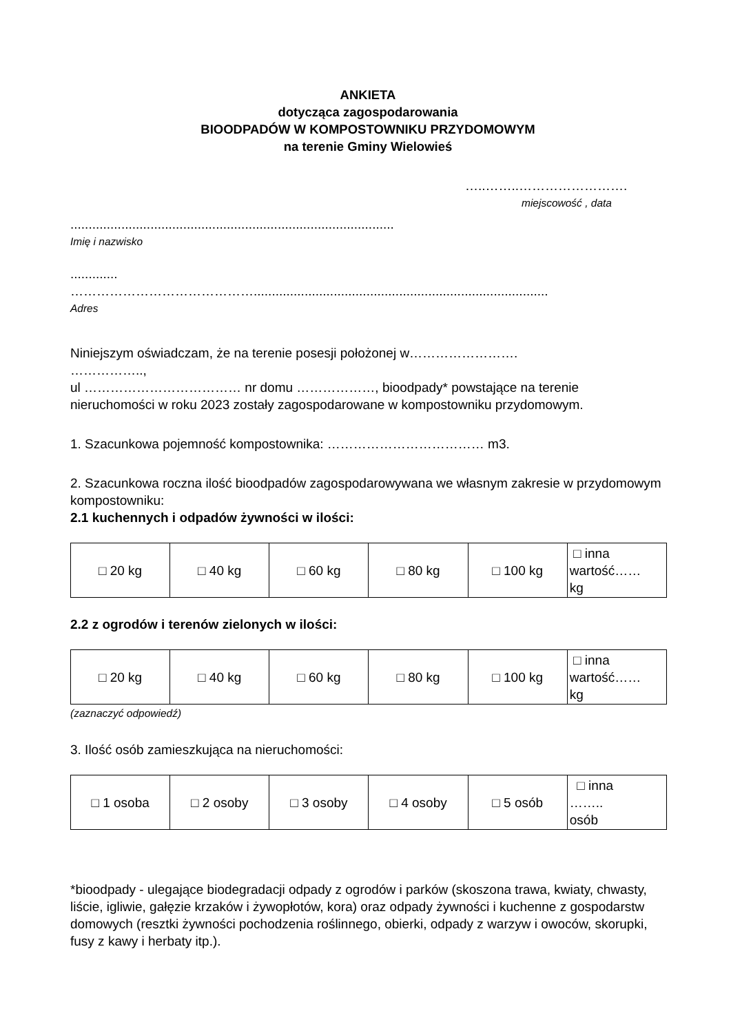ANKIETA
dotycząca zagospodarowania
BIOODPADÓW W KOMPOSTOWNIKU PRZYDOMOWYM
na terenie Gminy Wielowieś
…..……..…………………….
miejscowość , data
.........................................................................................
Imię i nazwisko
.............
…………………………………….................................................................................
Adres
Niniejszym oświadczam, że na terenie posesji położonej w…………………….
……………..,
ul ……………………………… nr domu ………………, bioodpady* powstające na terenie nieruchomości w roku 2023 zostały zagospodarowane w kompostowniku przydomowym.
1. Szacunkowa pojemność kompostownika: ……………………………… m3.
2. Szacunkowa roczna ilość bioodpadów zagospodarowywana we własnym zakresie w przydomowym kompostowniku:
2.1 kuchennych i odpadów żywności w ilości:
| □ 20 kg | □ 40 kg | □ 60 kg | □ 80 kg | □ 100 kg | □ inna wartość…… kg |
2.2 z ogrodów i terenów zielonych w ilości:
| □ 20 kg | □ 40 kg | □ 60 kg | □ 80 kg | □ 100 kg | □ inna wartość…… kg |
(zaznaczyć odpowiedź)
3. Ilość osób zamieszkująca na nieruchomości:
| □ 1 osoba | □ 2 osoby | □ 3 osoby | □ 4 osoby | □ 5 osób | □ inna …….. osób |
*bioodpady - ulegające biodegradacji odpady z ogrodów i parków (skoszona trawa, kwiaty, chwasty, liście, igliwie, gałęzie krzaków i żywopłotów, kora) oraz odpady żywności i kuchenne z gospodarstw domowych (resztki żywności pochodzenia roślinnego, obierki, odpady z warzyw i owoców, skorupki, fusy z kawy i herbaty itp.).